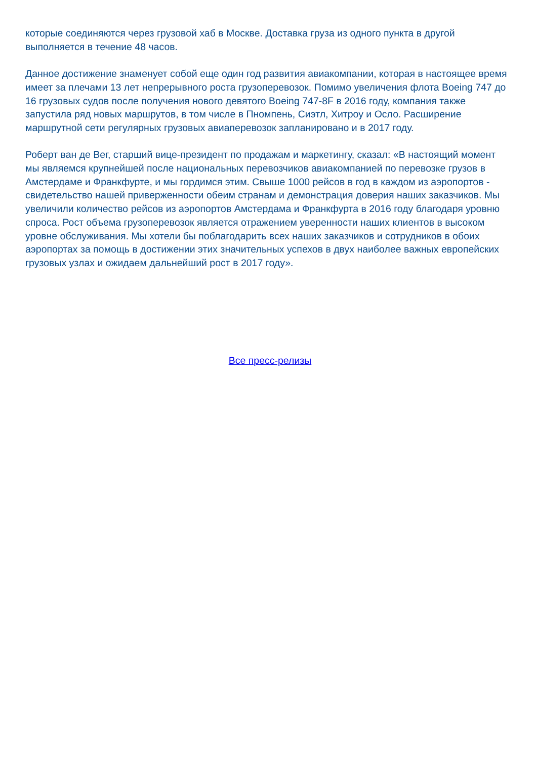которые соединяются через грузовой хаб в Москве. Доставка груза из одного пункта в другой выполняется в течение 48 часов.
Данное достижение знаменует собой еще один год развития авиакомпании, которая в настоящее время имеет за плечами 13 лет непрерывного роста грузоперевозок. Помимо увеличения флота Boeing 747 до 16 грузовых судов после получения нового девятого Boeing 747-8F в 2016 году, компания также запустила ряд новых маршрутов, в том числе в Пномпень, Сиэтл, Хитроу и Осло. Расширение маршрутной сети регулярных грузовых авиаперевозок запланировано и в 2017 году.
Роберт ван де Вег, старший вице-президент по продажам и маркетингу, сказал: «В настоящий момент мы являемся крупнейшей после национальных перевозчиков авиакомпанией по перевозке грузов в Амстердаме и Франкфурте, и мы гордимся этим. Свыше 1000 рейсов в год в каждом из аэропортов - свидетельство нашей приверженности обеим странам и демонстрация доверия наших заказчиков. Мы увеличили количество рейсов из аэропортов Амстердама и Франкфурта в 2016 году благодаря уровню спроса. Рост объема грузоперевозок является отражением уверенности наших клиентов в высоком уровне обслуживания. Мы хотели бы поблагодарить всех наших заказчиков и сотрудников в обоих аэропортах за помощь в достижении этих значительных успехов в двух наиболее важных европейских грузовых узлах и ожидаем дальнейший рост в 2017 году».
Все пресс-релизы